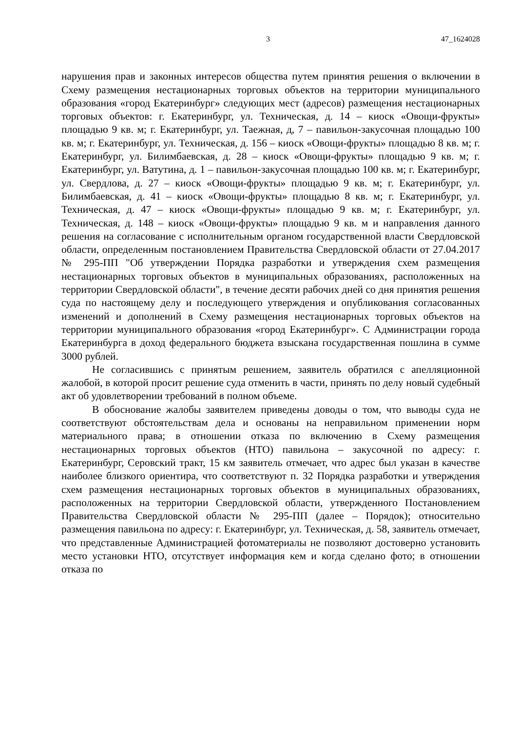3 47_1624028
нарушения прав и законных интересов общества путем принятия решения о включении в Схему размещения нестационарных торговых объектов на территории муниципального образования «город Екатеринбург» следующих мест (адресов) размещения нестационарных торговых объектов: г. Екатеринбург, ул. Техническая, д. 14 – киоск «Овощи-фрукты» площадью 9 кв. м; г. Екатеринбург, ул. Таежная, д, 7 – павильон-закусочная площадью 100 кв. м; г. Екатеринбург, ул. Техническая, д. 156 – киоск «Овощи-фрукты» площадью 8 кв. м; г. Екатеринбург, ул. Билимбаевская, д. 28 – киоск «Овощи-фрукты» площадью 9 кв. м; г. Екатеринбург, ул. Ватутина, д. 1 – павильон-закусочная площадью 100 кв. м; г. Екатеринбург, ул. Свердлова, д. 27 – киоск «Овощи-фрукты» площадью 9 кв. м; г. Екатеринбург, ул. Билимбаевская, д. 41 – киоск «Овощи-фрукты» площадью 8 кв. м; г. Екатеринбург, ул. Техническая, д. 47 – киоск «Овощи-фрукты» площадью 9 кв. м; г. Екатеринбург, ул. Техническая, д. 148 – киоск «Овощи-фрукты» площадью 9 кв. м и направления данного решения на согласование с исполнительным органом государственной власти Свердловской области, определенным постановлением Правительства Свердловской области от 27.04.2017 № 295-ПП "Об утверждении Порядка разработки и утверждения схем размещения нестационарных торговых объектов в муниципальных образованиях, расположенных на территории Свердловской области", в течение десяти рабочих дней со дня принятия решения суда по настоящему делу и последующего утверждения и опубликования согласованных изменений и дополнений в Схему размещения нестационарных торговых объектов на территории муниципального образования «город Екатеринбург». С Администрации города Екатеринбурга в доход федерального бюджета взыскана государственная пошлина в сумме 3000 рублей.
Не согласившись с принятым решением, заявитель обратился с апелляционной жалобой, в которой просит решение суда отменить в части, принять по делу новый судебный акт об удовлетворении требований в полном объеме.
В обоснование жалобы заявителем приведены доводы о том, что выводы суда не соответствуют обстоятельствам дела и основаны на неправильном применении норм материального права; в отношении отказа по включению в Схему размещения нестационарных торговых объектов (НТО) павильона – закусочной по адресу: г. Екатеринбург, Серовский тракт, 15 км заявитель отмечает, что адрес был указан в качестве наиболее близкого ориентира, что соответствуют п. 32 Порядка разработки и утверждения схем размещения нестационарных торговых объектов в муниципальных образованиях, расположенных на территории Свердловской области, утвержденного Постановлением Правительства Свердловской области № 295-ПП (далее – Порядок); относительно размещения павильона по адресу: г. Екатеринбург, ул. Техническая, д. 58, заявитель отмечает, что представленные Администрацией фотоматериалы не позволяют достоверно установить место установки НТО, отсутствует информация кем и когда сделано фото; в отношении отказа по